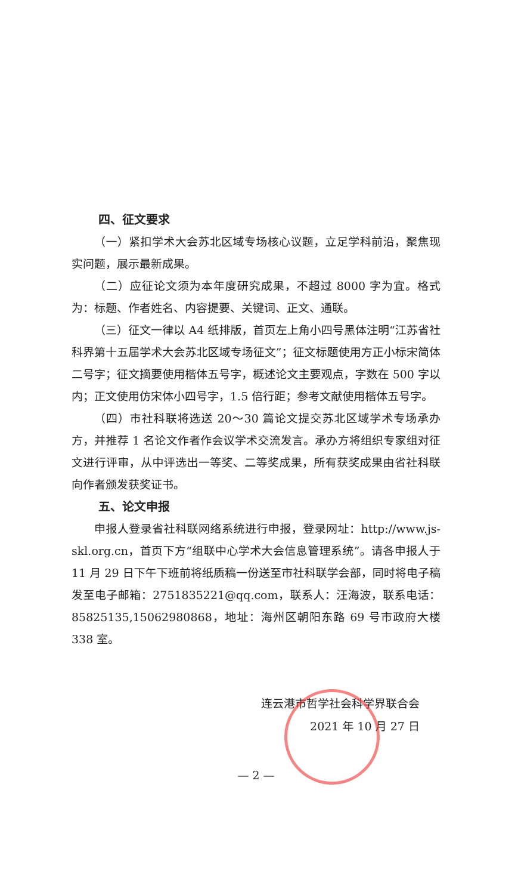四、征文要求
（一）紧扣学术大会苏北区域专场核心议题，立足学科前沿，聚焦现实问题，展示最新成果。
（二）应征论文须为本年度研究成果，不超过 8000 字为宜。格式为：标题、作者姓名、内容提要、关键词、正文、通联。
（三）征文一律以 A4 纸排版，首页左上角小四号黑体注明“江苏省社科界第十五届学术大会苏北区域专场征文”；征文标题使用方正小标宋简体二号字；征文摘要使用楷体五号字，概述论文主要观点，字数在 500 字以内；正文使用仿宋体小四号字，1.5 倍行距；参考文献使用楷体五号字。
（四）市社科联将选送 20～30 篇论文提交苏北区域学术专场承办方，并推荐 1 名论文作者作会议学术交流发言。承办方将组织专家组对征文进行评审，从中评选出一等奖、二等奖成果，所有获奖成果由省社科联向作者颁发获奖证书。
五、论文申报
申报人登录省社科联网络系统进行申报，登录网址：http://www.js-skl.org.cn，首页下方“组联中心学术大会信息管理系统”。请各申报人于 11 月 29 日下午下班前将纸质稿一份送至市社科联学会部，同时将电子稿发至电子邮箱：2751835221@qq.com，联系人：汪海波，联系电话：85825135,15062980868，地址：海州区朝阳东路 69 号市政府大楼 338 室。
连云港市哲学社会科学界联合会
2021 年 10 月 27 日
— 2 —